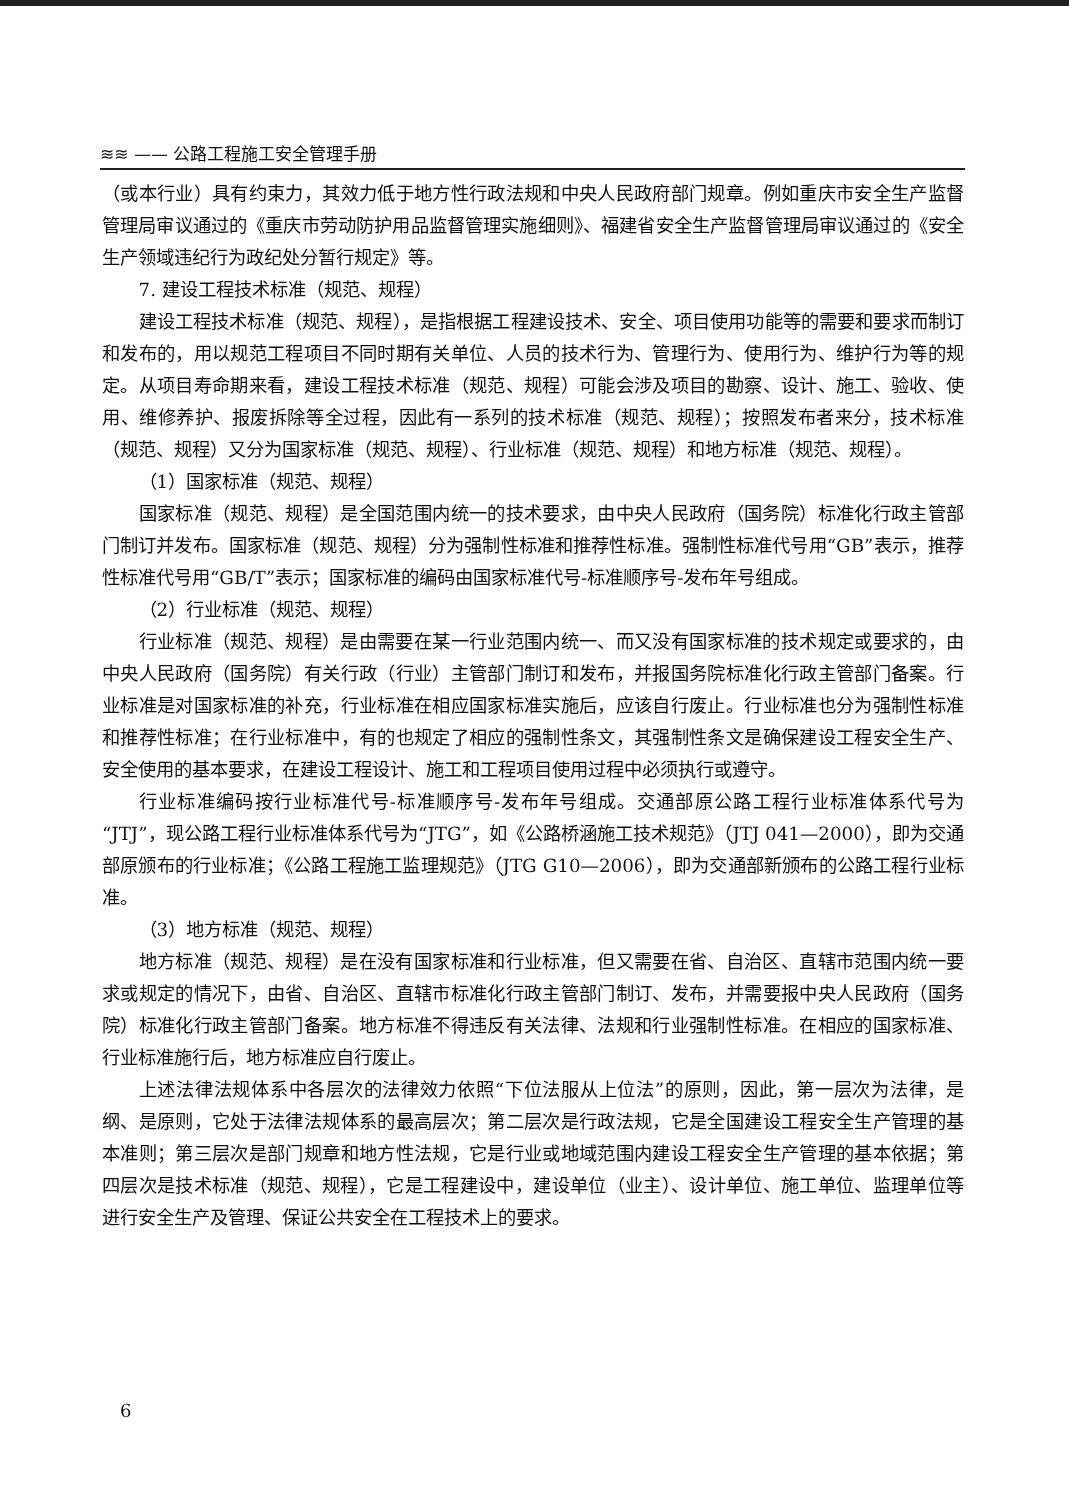≋≋ —— 公路工程施工安全管理手册
（或本行业）具有约束力，其效力低于地方性行政法规和中央人民政府部门规章。例如重庆市安全生产监督管理局审议通过的《重庆市劳动防护用品监督管理实施细则》、福建省安全生产监督管理局审议通过的《安全生产领域违纪行为政纪处分暂行规定》等。
7. 建设工程技术标准（规范、规程）
建设工程技术标准（规范、规程），是指根据工程建设技术、安全、项目使用功能等的需要和要求而制订和发布的，用以规范工程项目不同时期有关单位、人员的技术行为、管理行为、使用行为、维护行为等的规定。从项目寿命期来看，建设工程技术标准（规范、规程）可能会涉及项目的勘察、设计、施工、验收、使用、维修养护、报废拆除等全过程，因此有一系列的技术标准（规范、规程）；按照发布者来分，技术标准（规范、规程）又分为国家标准（规范、规程）、行业标准（规范、规程）和地方标准（规范、规程）。
（1）国家标准（规范、规程）
国家标准（规范、规程）是全国范围内统一的技术要求，由中央人民政府（国务院）标准化行政主管部门制订并发布。国家标准（规范、规程）分为强制性标准和推荐性标准。强制性标准代号用“GB”表示，推荐性标准代号用“GB/T”表示；国家标准的编码由国家标准代号-标准顺序号-发布年号组成。
（2）行业标准（规范、规程）
行业标准（规范、规程）是由需要在某一行业范围内统一、而又没有国家标准的技术规定或要求的，由中央人民政府（国务院）有关行政（行业）主管部门制订和发布，并报国务院标准化行政主管部门备案。行业标准是对国家标准的补充，行业标准在相应国家标准实施后，应该自行废止。行业标准也分为强制性标准和推荐性标准；在行业标准中，有的也规定了相应的强制性条文，其强制性条文是确保建设工程安全生产、安全使用的基本要求，在建设工程设计、施工和工程项目使用过程中必须执行或遵守。
行业标准编码按行业标准代号-标准顺序号-发布年号组成。交通部原公路工程行业标准体系代号为“JTJ”，现公路工程行业标准体系代号为“JTG”，如《公路桥涵施工技术规范》（JTJ 041—2000），即为交通部原颁布的行业标准；《公路工程施工监理规范》（JTG G10—2006），即为交通部新颁布的公路工程行业标准。
（3）地方标准（规范、规程）
地方标准（规范、规程）是在没有国家标准和行业标准，但又需要在省、自治区、直辖市范围内统一要求或规定的情况下，由省、自治区、直辖市标准化行政主管部门制订、发布，并需要报中央人民政府（国务院）标准化行政主管部门备案。地方标准不得违反有关法律、法规和行业强制性标准。在相应的国家标准、行业标准施行后，地方标准应自行废止。
上述法律法规体系中各层次的法律效力依照“下位法服从上位法”的原则，因此，第一层次为法律，是纲、是原则，它处于法律法规体系的最高层次；第二层次是行政法规，它是全国建设工程安全生产管理的基本准则；第三层次是部门规章和地方性法规，它是行业或地域范围内建设工程安全生产管理的基本依据；第四层次是技术标准（规范、规程），它是工程建设中，建设单位（业主）、设计单位、施工单位、监理单位等进行安全生产及管理、保证公共安全在工程技术上的要求。
6